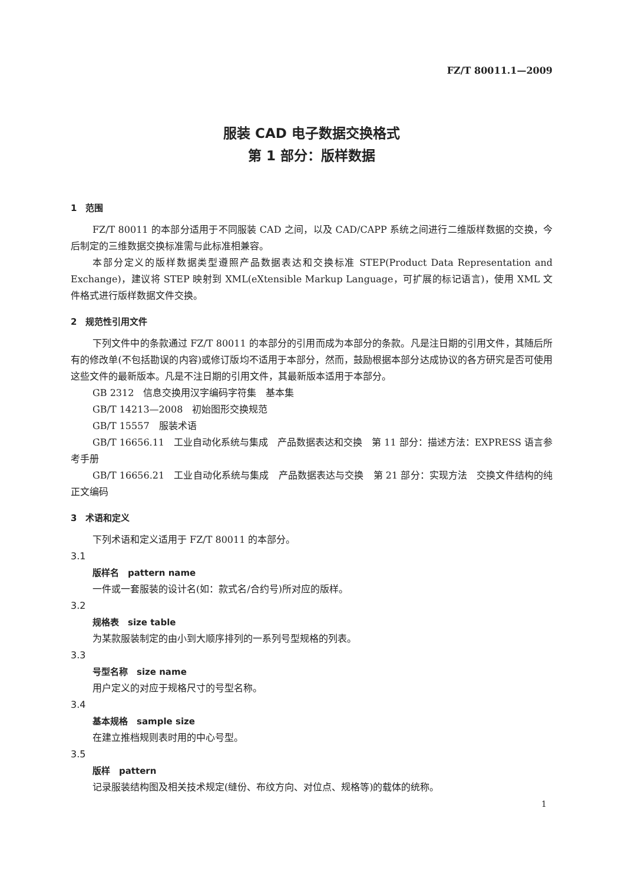FZ/T 80011.1—2009
服装 CAD 电子数据交换格式
第 1 部分：版样数据
1　范围
FZ/T 80011 的本部分适用于不同服装 CAD 之间，以及 CAD/CAPP 系统之间进行二维版样数据的交换，今后制定的三维数据交换标准需与此标准相兼容。
本部分定义的版样数据类型遵照产品数据表达和交换标准 STEP(Product Data Representation and Exchange)，建议将 STEP 映射到 XML(eXtensible Markup Language，可扩展的标记语言)，使用 XML 文件格式进行版样数据文件交换。
2　规范性引用文件
下列文件中的条款通过 FZ/T 80011 的本部分的引用而成为本部分的条款。凡是注日期的引用文件，其随后所有的修改单(不包括勘误的内容)或修订版均不适用于本部分，然而，鼓励根据本部分达成协议的各方研究是否可使用这些文件的最新版本。凡是不注日期的引用文件，其最新版本适用于本部分。
GB 2312　信息交换用汉字编码字符集　基本集
GB/T 14213—2008　初始图形交换规范
GB/T 15557　服装术语
GB/T 16656.11　工业自动化系统与集成　产品数据表达和交换　第 11 部分：描述方法：EXPRESS 语言参考手册
GB/T 16656.21　工业自动化系统与集成　产品数据表达与交换　第 21 部分：实现方法　交换文件结构的纯正文编码
3　术语和定义
下列术语和定义适用于 FZ/T 80011 的本部分。
3.1
版样名　pattern name
一件或一套服装的设计名(如：款式名/合约号)所对应的版样。
3.2
规格表　size table
为某款服装制定的由小到大顺序排列的一系列号型规格的列表。
3.3
号型名称　size name
用户定义的对应于规格尺寸的号型名称。
3.4
基本规格　sample size
在建立推档规则表时用的中心号型。
3.5
版样　pattern
记录服装结构图及相关技术规定(缝份、布纹方向、对位点、规格等)的载体的统称。
1